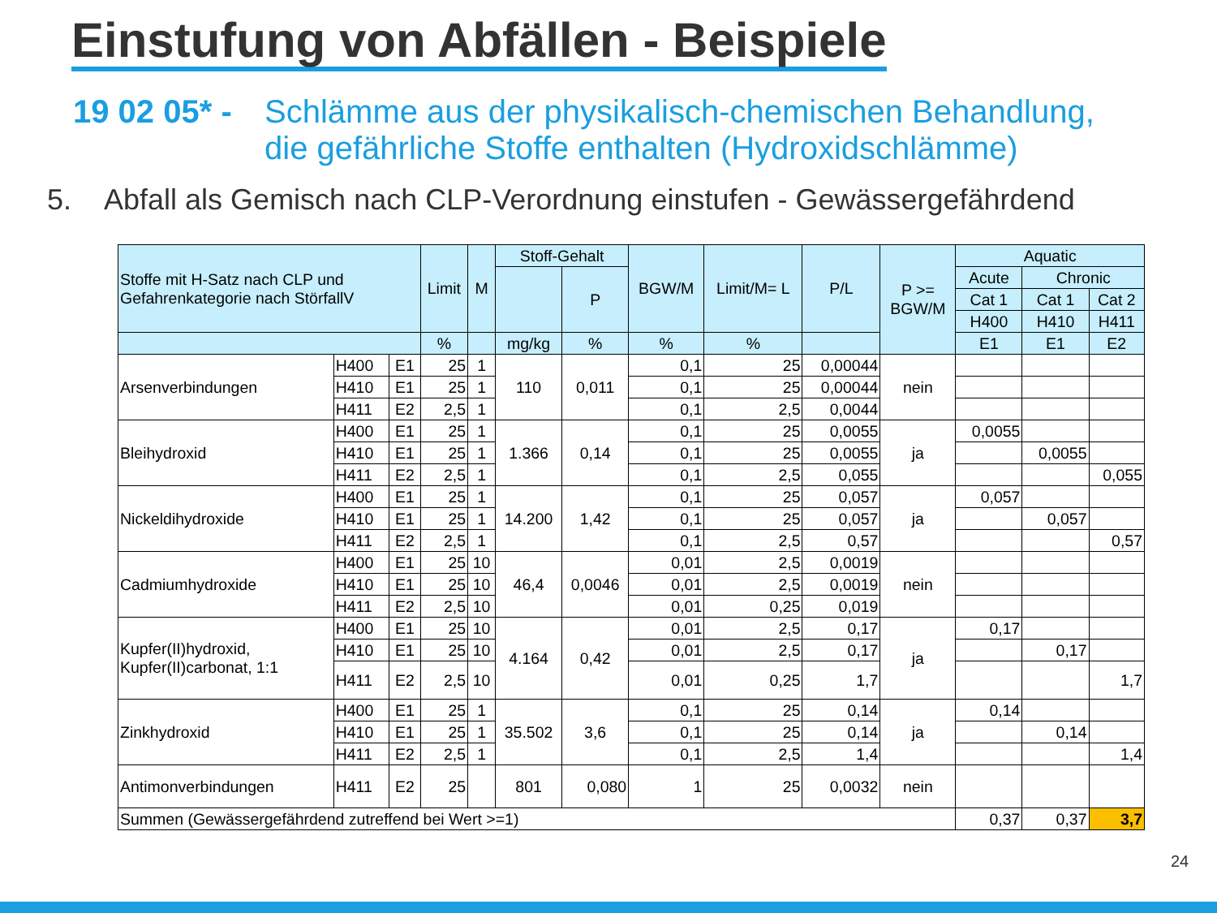Einstufung von Abfällen - Beispiele
19 02 05* - Schlämme aus der physikalisch-chemischen Behandlung,
die gefährliche Stoffe enthalten (Hydroxidschlämme)
5. Abfall als Gemisch nach CLP-Verordnung einstufen - Gewässergefährdend
| Stoffe mit H-Satz nach CLP und Gefahrenkategorie nach StörfallV | | | Limit | M | Stoff-Gehalt | | BGW/M | Limit/M= L | P/L | P >= BGW/M | Aquatic | | |
| --- | --- | --- | --- | --- | --- | --- | --- | --- | --- | --- | --- | --- | --- |
| | | | | | | P | | | | | Acute | Chronic | |
| | | | | | | | | | | | Cat 1 | Cat 1 | Cat 2 |
| | | | | | | | | | | | H400 | H410 | H411 |
| | | | % | | mg/kg | % | % | % | | | E1 | E1 | E2 |
| Arsenverbindungen | H400 | E1 | 25 | 1 | 110 | 0,011 | 0,1 | 25 | 0,00044 | nein | | | |
| | H410 | E1 | 25 | 1 | | | 0,1 | 25 | 0,00044 | | | | |
| | H411 | E2 | 2,5 | 1 | | | 0,1 | 2,5 | 0,0044 | | | | |
| Bleihydroxid | H400 | E1 | 25 | 1 | 1.366 | 0,14 | 0,1 | 25 | 0,0055 | ja | 0,0055 | | |
| | H410 | E1 | 25 | 1 | | | 0,1 | 25 | 0,0055 | | | 0,0055 | |
| | H411 | E2 | 2,5 | 1 | | | 0,1 | 2,5 | 0,055 | | | | 0,055 |
| Nickeldihydroxide | H400 | E1 | 25 | 1 | 14.200 | 1,42 | 0,1 | 25 | 0,057 | ja | 0,057 | | |
| | H410 | E1 | 25 | 1 | | | 0,1 | 25 | 0,057 | | | 0,057 | |
| | H411 | E2 | 2,5 | 1 | | | 0,1 | 2,5 | 0,57 | | | | 0,57 |
| Cadmiumhydroxide | H400 | E1 | 25 | 10 | 46,4 | 0,0046 | 0,01 | 2,5 | 0,0019 | nein | | | |
| | H410 | E1 | 25 | 10 | | | 0,01 | 2,5 | 0,0019 | | | | |
| | H411 | E2 | 2,5 | 10 | | | 0,01 | 0,25 | 0,019 | | | | |
| Kupfer(II)hydroxid, Kupfer(II)carbonat, 1:1 | H400 | E1 | 25 | 10 | 4.164 | 0,42 | 0,01 | 2,5 | 0,17 | ja | 0,17 | | |
| | H410 | E1 | 25 | 10 | | | 0,01 | 2,5 | 0,17 | | | 0,17 | |
| | H411 | E2 | 2,5 | 10 | | | 0,01 | 0,25 | 1,7 | | | | 1,7 |
| Zinkhydroxid | H400 | E1 | 25 | 1 | 35.502 | 3,6 | 0,1 | 25 | 0,14 | ja | 0,14 | | |
| | H410 | E1 | 25 | 1 | | | 0,1 | 25 | 0,14 | | | 0,14 | |
| | H411 | E2 | 2,5 | 1 | | | 0,1 | 2,5 | 1,4 | | | | 1,4 |
| Antimonverbindungen | H411 | E2 | 25 | | 801 | 0,080 | 1 | 25 | 0,0032 | nein | | | |
| Summen (Gewässergefährdend zutreffend bei Wert >=1) | | | | | | | | | | | 0,37 | 0,37 | 3,7 |
24